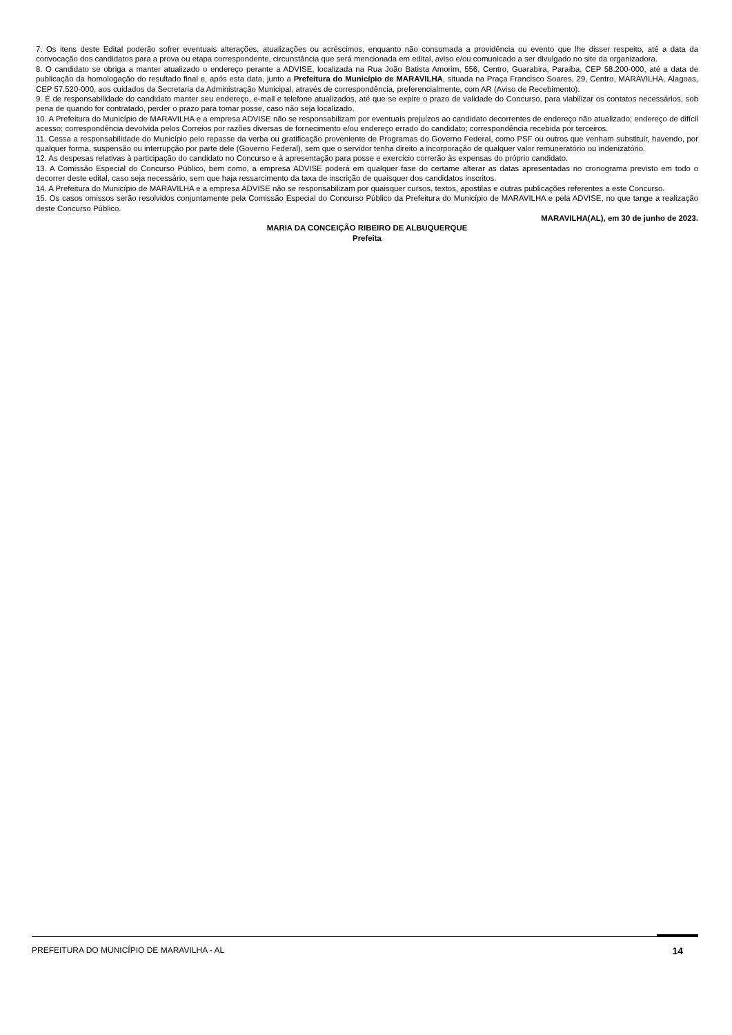7. Os itens deste Edital poderão sofrer eventuais alterações, atualizações ou acréscimos, enquanto não consumada a providência ou evento que lhe disser respeito, até a data da convocação dos candidatos para a prova ou etapa correspondente, circunstância que será mencionada em edital, aviso e/ou comunicado a ser divulgado no site da organizadora.
8. O candidato se obriga a manter atualizado o endereço perante a ADVISE, localizada na Rua João Batista Amorim, 556, Centro, Guarabira, Paraíba, CEP 58.200-000, até a data de publicação da homologação do resultado final e, após esta data, junto a Prefeitura do Município de MARAVILHA, situada na Praça Francisco Soares, 29, Centro, MARAVILHA, Alagoas, CEP 57.520-000, aos cuidados da Secretaria da Administração Municipal, através de correspondência, preferencialmente, com AR (Aviso de Recebimento).
9. É de responsabilidade do candidato manter seu endereço, e-mail e telefone atualizados, até que se expire o prazo de validade do Concurso, para viabilizar os contatos necessários, sob pena de quando for contratado, perder o prazo para tomar posse, caso não seja localizado.
10. A Prefeitura do Município de MARAVILHA e a empresa ADVISE não se responsabilizam por eventuais prejuízos ao candidato decorrentes de endereço não atualizado; endereço de difícil acesso; correspondência devolvida pelos Correios por razões diversas de fornecimento e/ou endereço errado do candidato; correspondência recebida por terceiros.
11. Cessa a responsabilidade do Município pelo repasse da verba ou gratificação proveniente de Programas do Governo Federal, como PSF ou outros que venham substituir, havendo, por qualquer forma, suspensão ou interrupção por parte dele (Governo Federal), sem que o servidor tenha direito a incorporação de qualquer valor remuneratório ou indenizatório.
12. As despesas relativas à participação do candidato no Concurso e à apresentação para posse e exercício correrão às expensas do próprio candidato.
13. A Comissão Especial do Concurso Público, bem como, a empresa ADVISE poderá em qualquer fase do certame alterar as datas apresentadas no cronograma previsto em todo o decorrer deste edital, caso seja necessário, sem que haja ressarcimento da taxa de inscrição de quaisquer dos candidatos inscritos.
14. A Prefeitura do Município de MARAVILHA e a empresa ADVISE não se responsabilizam por quaisquer cursos, textos, apostilas e outras publicações referentes a este Concurso.
15. Os casos omissos serão resolvidos conjuntamente pela Comissão Especial do Concurso Público da Prefeitura do Município de MARAVILHA e pela ADVISE, no que tange a realização deste Concurso Público.
MARAVILHA(AL), em 30 de junho de 2023.
MARIA DA CONCEIÇÃO RIBEIRO DE ALBUQUERQUE
Prefeita
PREFEITURA DO MUNICÍPIO DE MARAVILHA - AL 14